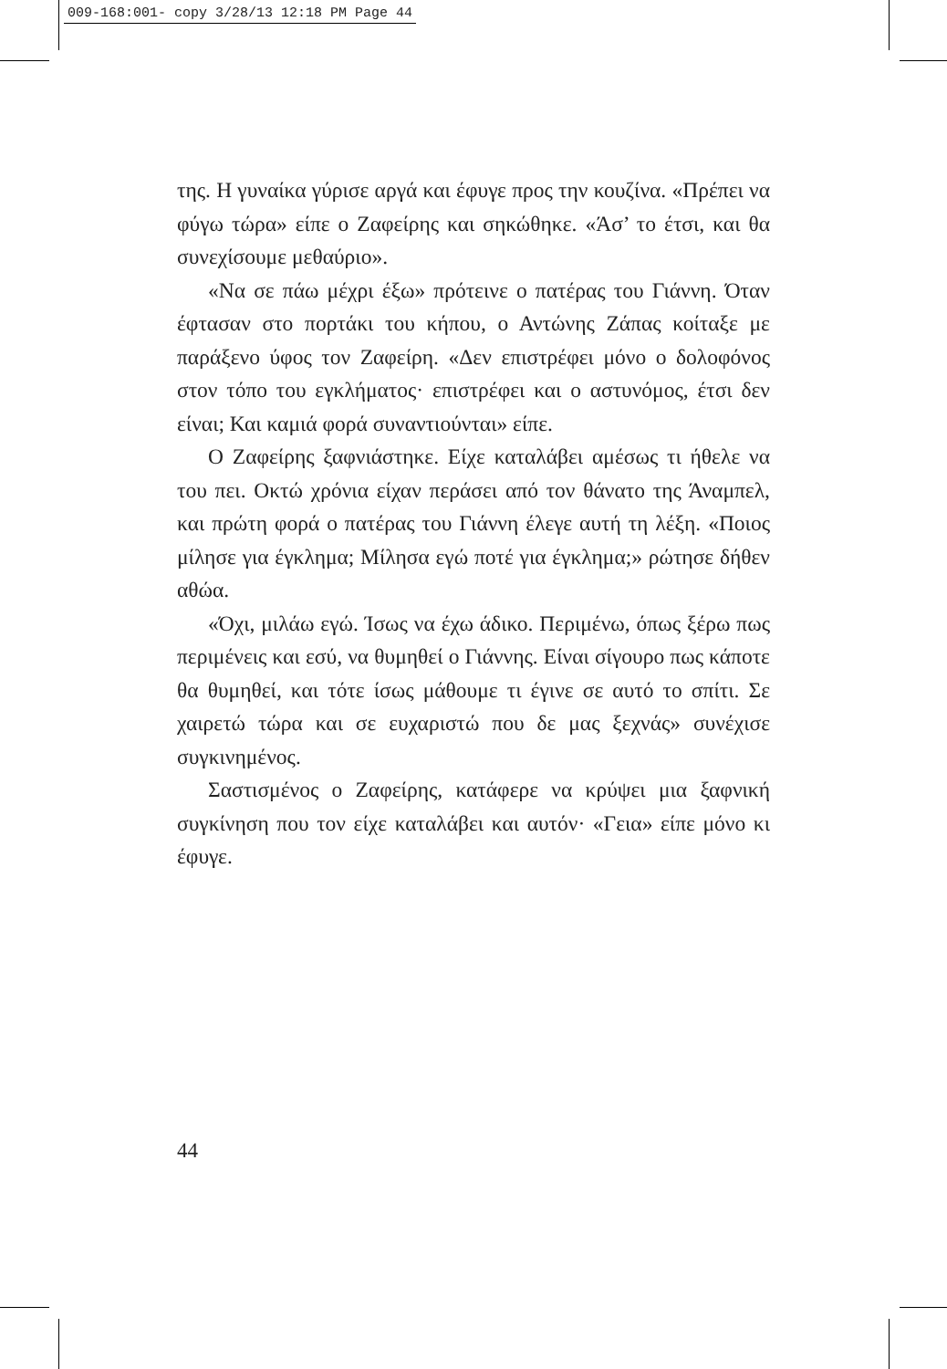009-168:001- copy 3/28/13 12:18 PM Page 44
της. Η γυναίκα γύρισε αργά και έφυγε προς την κουζίνα. «Πρέπει να φύγω τώρα» είπε ο Ζαφείρης και σηκώθηκε. «Άσ’ το έτσι, και θα συνεχίσουμε μεθαύριο».
«Να σε πάω μέχρι έξω» πρότεινε ο πατέρας του Γιάννη. Όταν έφτασαν στο πορτάκι του κήπου, ο Αντώνης Ζάπας κοίταξε με παράξενο ύφος τον Ζαφείρη. «Δεν επιστρέφει μόνο ο δολοφόνος στον τόπο του εγκλήματος· επιστρέφει και ο αστυνόμος, έτσι δεν είναι; Και καμιά φορά συναντιούνται» είπε.
Ο Ζαφείρης ξαφνιάστηκε. Είχε καταλάβει αμέσως τι ήθελε να του πει. Οκτώ χρόνια είχαν περάσει από τον θάνατο της Άναμπελ, και πρώτη φορά ο πατέρας του Γιάννη έλεγε αυτή τη λέξη. «Ποιος μίλησε για έγκλημα; Μίλησα εγώ ποτέ για έγκλημα;» ρώτησε δήθεν αθώα.
«Όχι, μιλάω εγώ. Ίσως να έχω άδικο. Περιμένω, όπως ξέρω πως περιμένεις και εσύ, να θυμηθεί ο Γιάννης. Είναι σίγουρο πως κάποτε θα θυμηθεί, και τότε ίσως μάθουμε τι έγινε σε αυτό το σπίτι. Σε χαιρετώ τώρα και σε ευχαριστώ που δε μας ξεχνάς» συνέχισε συγκινημένος.
Σαστισμένος ο Ζαφείρης, κατάφερε να κρύψει μια ξαφνική συγκίνηση που τον είχε καταλάβει και αυτόν· «Γεια» είπε μόνο κι έφυγε.
44